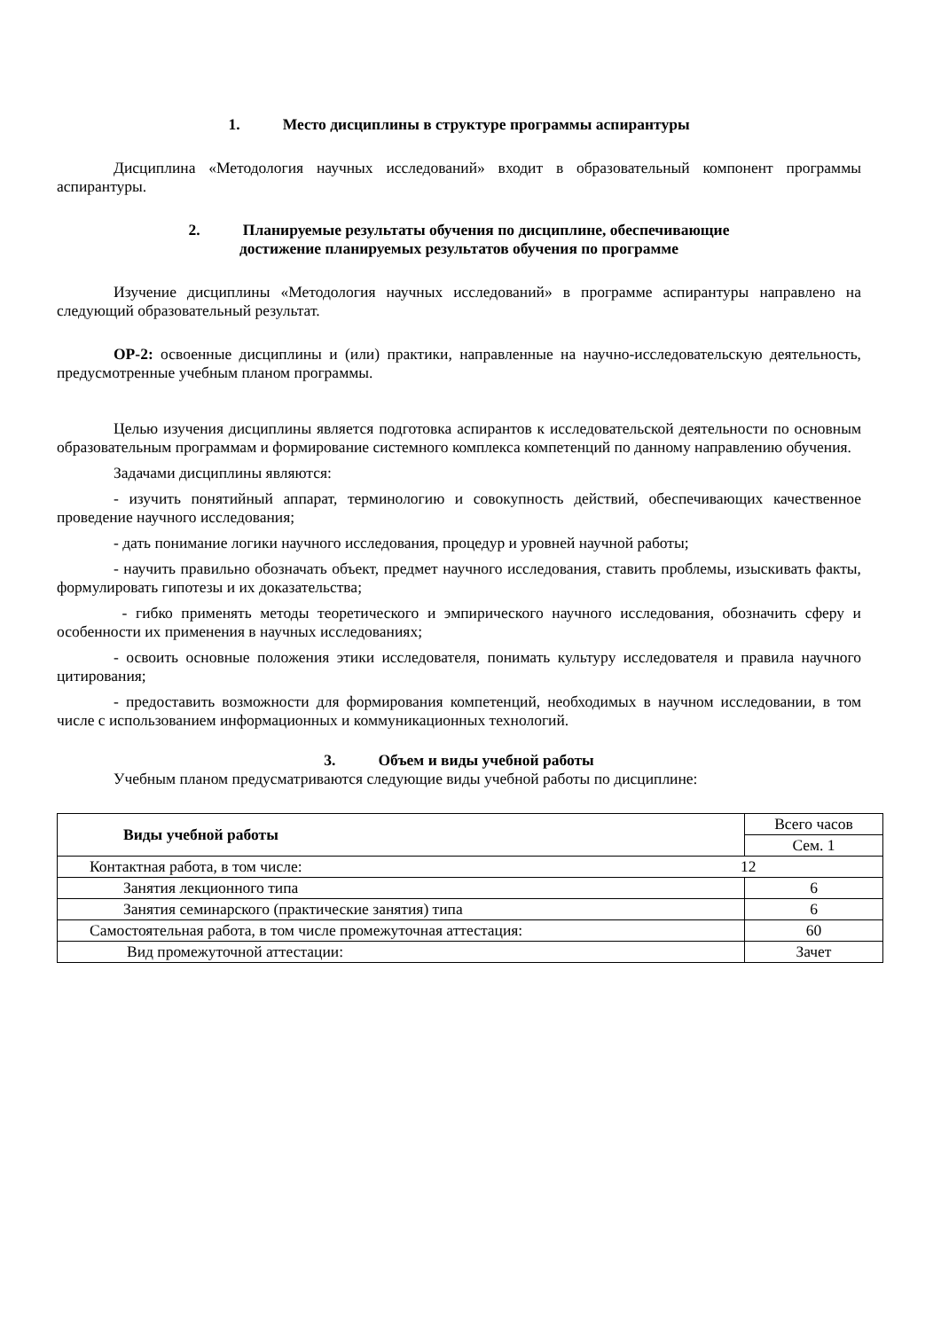1. Место дисциплины в структуре программы аспирантуры
Дисциплина «Методология научных исследований» входит в образовательный компонент программы аспирантуры.
2. Планируемые результаты обучения по дисциплине, обеспечивающие
достижение планируемых результатов обучения по программе
Изучение дисциплины «Методология научных исследований» в программе аспирантуры направлено на следующий образовательный результат.
ОР-2: освоенные дисциплины и (или) практики, направленные на научно-исследовательскую деятельность, предусмотренные учебным планом программы.
Целью изучения дисциплины является подготовка аспирантов к исследовательской деятельности по основным образовательным программам и формирование системного комплекса компетенций по данному направлению обучения.
Задачами дисциплины являются:
- изучить понятийный аппарат, терминологию и совокупность действий, обеспечивающих качественное проведение научного исследования;
- дать понимание логики научного исследования, процедур и уровней научной работы;
- научить правильно обозначать объект, предмет научного исследования, ставить проблемы, изыскивать факты, формулировать гипотезы и их доказательства;
- гибко применять методы теоретического и эмпирического научного исследования, обозначить сферу и особенности их применения в научных исследованиях;
- освоить основные положения этики исследователя, понимать культуру исследователя и правила научного цитирования;
- предоставить возможности для формирования компетенций, необходимых в научном исследовании, в том числе с использованием информационных и коммуникационных технологий.
3. Объем и виды учебной работы
Учебным планом предусматриваются следующие виды учебной работы по дисциплине:
| Виды учебной работы | Всего часов |
| | Сем. 1 |
| Контактная работа, в том числе: 12 | |
| Занятия лекционного типа | 6 |
| Занятия семинарского (практические занятия) типа | 6 |
| Самостоятельная работа, в том числе промежуточная аттестация: | 60 |
| Вид промежуточной аттестации: | Зачет |